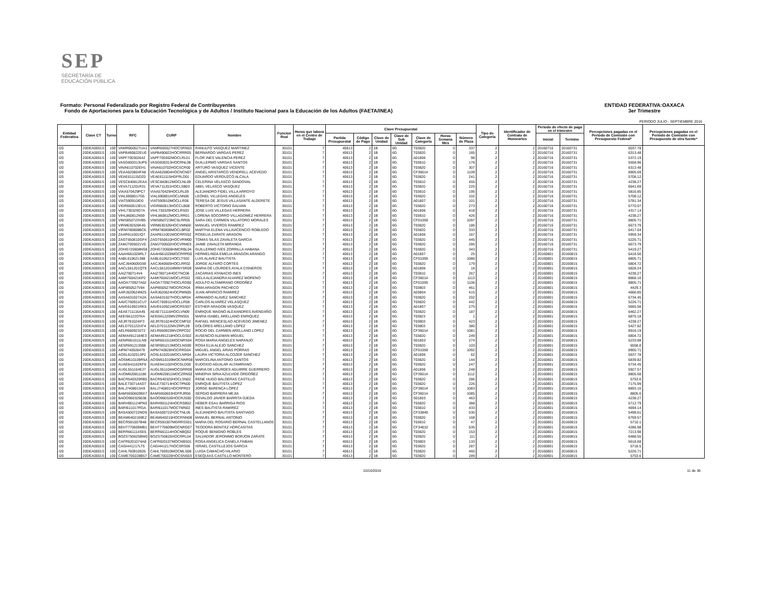SEP
SECRETARÍA DE
EDUCACIÓN PÚBLICA
Formato: Personal Federalizado por Registro Federal de Contribuyentes
Fondo de Aportaciones para la Educación Tecnológica y de Adultos / Instituto Nacional para la Educación de los Adultos (FAETA/INEA)
ENTIDAD FEDERATIVA:OAXACA
3er Trimestre
PERIODO JULIO - SEPTIEMBRE 2016
| Entidad Federativa | Clave CT | Turno | RFC | CURP | Nombre | Funcion Real | Horas que labora en el Centro de Trabajo | Clave Presupuestal | | | | | | | Tipo de Categoría | Identificador de Contrato de Honorarios | Periodo de efecto de pago en el trimestre | | Percepciones pagadas en el Periodo de Comisión con Presupuesto Federal* | Percepciones pagadas en el Periodo de Comisión con Presupuesto de otra fuente* |
| --- | --- | --- | --- | --- | --- | --- | --- | --- | --- | --- | --- | --- | --- | --- | --- | --- | --- | --- | --- | --- |
| | | | | | | | | Partida Presupuestal | Código de Pago | Clave de Unidad | Clave de Sub Unidad | Clave de Categoría | Horas Semana Mes | Número de Plaza | | | Inicial | Termino | | |
| I20 | 20DEA0001S | 100 | VAMR660527UA1 | VAMR660527HOCSRN03 | RANULFO VASQUEZ MARTINEZ | 30101 | 7 | 40613 | 2 | 1B | 6G | T03820 | 0 | 337 | 2 | 2 | 20160716 | 20160731 | 6037.78 | |
| I20 | 20DEA0001S | 100 | VAPB490822EU0 | VAPB490822HOCRRR05 | BERNARDO VARGAS PEREZ | 30101 | 7 | 40613 | 2 | 1B | 6G | T03820 | 0 | 185 | 2 | 2 | 20160716 | 20160731 | 6313.48 | |
| I20 | 20DEA0001S | 100 | VAPF700302642 | VAPF700302MOCLRL01 | FLOR INES VALENCIA PEREZ | 30101 | 7 | 40613 | 2 | 1B | 6G | A01806 | 0 | 98 | 2 | 2 | 20160716 | 20160731 | 5372.19 | |
| I20 | 20DEA0001S | 100 | VASG600313UP5 | VASG600313HOCRNL08 | GUILLERMO VARGAS SANTOS | 30101 | 7 | 40613 | 2 | 1B | 6G | T03810 | 0 | 178 | 2 | 2 | 20160716 | 20160731 | 5558.96 | |
| I20 | 20DEA0001S | 100 | VAVA610702EH1 | VAVA610702HOCSCR00 | ARTURO VASQUEZ VICENTE | 30101 | 7 | 40613 | 2 | 1B | 6G | T03820 | 0 | 307 | 2 | 2 | 20160716 | 20160731 | 6313.48 | |
| I20 | 20DEA0001S | 100 | VEAA620804FA8 | VEAA620804HOCNCN07 | ANGEL ARISTARCO VENDRELL ACEVEDO | 30101 | 7 | 40613 | 2 | 1B | 6G | CF36014 | 0 | 1109 | 2 | 2 | 20160716 | 20160731 | 8905.69 | |
| I20 | 20DEA0001S | 100 | VEAE611115DZ0 | VEAE611115HDFRLD01 | EDUARDO VERDUZCO ALCALA | 30101 | 7 | 40613 | 2 | 1B | 6G | T03820 | 0 | 241 | 2 | 2 | 20160716 | 20160731 | 5708.12 | |
| I20 | 20DEA0001S | 100 | VESC840812EA4 | VESC840812MOCLNL09 | CELERINA VELASCO SANDOVAL | 30101 | 7 | 40613 | 2 | 1B | 6G | T03810 | 0 | 455 | 2 | 2 | 20160716 | 20160731 | 4238.27 | |
| I20 | 20DEA0001S | 100 | VEVA711201R31 | VEVA711201HOCLSB03 | ABEL VELASCO VASQUEZ | 30101 | 7 | 40613 | 2 | 1B | 6G | T03820 | 0 | 225 | 2 | 2 | 20160716 | 20160731 | 6641.69 | |
| I20 | 20DEA0001S | 100 | VIAA570429PC7 | VIAA570429HOCLRL09 | ALEJANDRO FIDEL VILLA ARROYO | 30101 | 7 | 40613 | 2 | 1B | 6G | T03810 | 0 | 195 | 2 | 2 | 20160716 | 20160731 | 5816.85 | |
| I20 | 20DEA0001S | 100 | VIAL6908017G5 | VIAL690801HOCLNN06 | LEONEL VILLEGAS ANGELES | 30101 | 7 | 40613 | 2 | 1B | 6G | T03820 | 0 | 102 | 2 | 2 | 20160716 | 20160731 | 5708.12 | |
| I20 | 20DEA0001S | 100 | VIAT590910ID0 | VIAT590910MOCLLR06 | TERESA DE JESUS VILLASANTE ALDERETE | 30101 | 7 | 40613 | 2 | 1B | 6G | A01807 | 0 | 101 | 2 | 2 | 20160716 | 20160731 | 5781.34 | |
| I20 | 20DEA0001S | 100 | VIGR660513EU1 | VIGR660513HOCCLB08 | ROBERTO VICTORIO GALVAN | 30101 | 7 | 40613 | 2 | 1B | 6G | T03820 | 0 | 273 | 2 | 2 | 20160716 | 20160731 | 6770.07 | |
| I20 | 20DEA0001S | 100 | VIHL730329D7A | VIHL730329HOCLRS03 | JOSE LUIS VILLEGAS HERRERA | 30101 | 7 | 40613 | 2 | 1B | 6G | A01806 | 0 | 418 | 2 | 2 | 20160716 | 20160731 | 4317.14 | |
| I20 | 20DEA0001S | 100 | VIHL860812N59 | VIHL860812MOCLRR01 | LORENA SOCORRO VILLAGOMEZ HERRERA | 30101 | 7 | 40613 | 2 | 1B | 6G | T03810 | 0 | 426 | 2 | 2 | 20160716 | 20160731 | 4238.27 | |
| I20 | 20DEA0001S | 100 | VIMS850723VB5 | VIMS850723MCSLRR05 | SARA DEL CARMEN VILLATORO MORALES | 30101 | 7 | 40613 | 2 | 1B | 6G | CF01059 | 0 | 1097 | 2 | 2 | 20160716 | 20160731 | 8805.71 | |
| I20 | 20DEA0001S | 100 | VIRM630326K46 | VIRM630326HOCVMN00 | MANUEL VIVEROS RAMIREZ | 30101 | 7 | 40613 | 2 | 1B | 6G | T03820 | 0 | 186 | 2 | 2 | 20160716 | 20160731 | 6673.79 | |
| I20 | 20DEA0001S | 100 | VIRM780808BC6 | VIRM780808MOCLBR02 | MARTHA ELENA VILLAVICENCIO ROBLEDO | 30101 | 7 | 40613 | 2 | 1B | 6G | T03820 | 0 | 333 | 2 | 2 | 20160716 | 20160731 | 6417.04 | |
| I20 | 20DEA0001S | 100 | ZAAR611001IQ7 | ZAAR611001MOCRRS02 | ROSELIA ZARATE ARAGON | 30101 | 7 | 40613 | 2 | 1B | 6G | A01806 | 0 | 167 | 2 | 2 | 20160716 | 20160731 | 5959.34 | |
| I20 | 20DEA0001S | 100 | ZAGT650610GF4 | ZAGT650610HOCVRM00 | TOMAS SILAS ZAVALETA GARCIA | 30101 | 7 | 40613 | 2 | 1B | 6G | T03820 | 0 | 445 | 2 | 2 | 20160716 | 20160731 | 5226.71 | |
| I20 | 20DEA0001S | 100 | ZAMJ7005021V0 | ZAMJ700502HOCVRM03 | JAIME ZAVALETA MIRANDA | 30101 | 7 | 40613 | 2 | 1B | 6G | T03820 | 0 | 285 | 2 | 2 | 20160716 | 20160731 | 6673.79 | |
| I20 | 20DEA0001S | 100 | ZOHG720608NS8 | ZOHG720608HMCRBL04 | GUILLERMO IVES ZORRILLA HABANA | 30101 | 7 | 40613 | 2 | 1B | 6G | T03820 | 0 | 343 | 2 | 2 | 20160716 | 20160731 | 5419.27 | |
| I20 | 20DEA0001S | 100 | AAAH661028RL7 | AAAH661028MOCRRR00 | HERMELINDA EMELIA ARAGON ARANGO | 30101 | 7 | 40613 | 2 | 1B | 6G | A01807 | 0 | 25 | 2 | 2 | 20160801 | 20160815 | 6418.56 | |
| I20 | 20DEA0001S | 100 | AABL610621388 | AABL610621HOCLTS02 | LUIS ALAVEZ BAUTISTA | 30101 | 7 | 40613 | 2 | 1B | 6G | CF01059 | 0 | 1086 | 2 | 2 | 20160801 | 20160815 | 8805.71 | |
| I20 | 20DEA0001S | 100 | AACJ640605G59 | AACJ640605HOCLRR02 | JORGE ALFARO CORTES | 30101 | 7 | 40613 | 2 | 1B | 6G | T03820 | 0 | 179 | 2 | 2 | 20160801 | 20160815 | 6804.72 | |
| I20 | 20DEA0001S | 100 | AACL561201QT9 | AACL561201MMNYSR09 | MARIA DE LOURDES AYALA CISNEROS | 30101 | 7 | 40613 | 2 | 1B | 6G | A01806 | 0 | 18 | 2 | 2 | 20160801 | 20160815 | 5828.24 | |
| I20 | 20DEA0001S | 100 | AAIZ780714V4 | AAIZ780714HOCTNC06 | ZACARIAS ATANACIO INES | 30101 | 7 | 40613 | 2 | 1B | 6G | T03810 | 0 | 267 | 2 | 2 | 20160801 | 20160815 | 4238.27 | |
| I20 | 20DEA0001S | 100 | AAMI760421KP2 | AAMI760421MOCLRS02 | ISELA ALEJANDRA ALVAREZ MORENO | 30101 | 7 | 40613 | 2 | 1B | 6G | CF36014 | 0 | 1113 | 2 | 2 | 20160801 | 20160815 | 8868.16 | |
| I20 | 20DEA0001S | 100 | AAOA770927A62 | AAOA770927HOCLRD00 | ADULFO ALTAMIRANO ORDOÑEZ | 30101 | 7 | 40613 | 2 | 1B | 6G | CF01059 | 0 | 1106 | 2 | 2 | 20160801 | 20160815 | 8805.71 | |
| I20 | 20DEA0001S | 100 | AAPI850527V84 | AAPI850527MOCRCR04 | IRMA ARAGON PACHECO | 30101 | 7 | 40613 | 2 | 1B | 6G | T03803 | 0 | 461 | 2 | 2 | 20160801 | 20160815 | 4429.3 | |
| I20 | 20DEA0001S | 100 | AARJ620624MZ5 | AARJ620624HOCPMN05 | JUAN APARICIO RAMIREZ | 30101 | 7 | 40613 | 2 | 1B | 6G | A03804 | 0 | 415 | 2 | 2 | 20160801 | 20160815 | 4666.85 | |
| I20 | 20DEA0001S | 100 | AASA631027A2A | AASA631027HOCLNR04 | ARMANDO ALAVEZ SANCHEZ | 30101 | 7 | 40613 | 2 | 1B | 6G | T03820 | 0 | 202 | 2 | 2 | 20160801 | 20160815 | 6734.45 | |
| I20 | 20DEA0001S | 100 | AAVC760911CU7 | AAVC760911HOCLLR08 | CARLOS ALVAREZ VELASQUEZ | 30101 | 7 | 40613 | 2 | 1B | 6G | T03820 | 0 | 442 | 2 | 2 | 20160801 | 20160815 | 5226.71 | |
| I20 | 20DEA0001S | 100 | AAVE610921RK5 | AAVE610921MOCRSS07 | ESTHER ARAGON VASQUEZ | 30101 | 7 | 40613 | 2 | 1B | 6G | A01807 | 0 | 275 | 2 | 2 | 20160801 | 20160815 | 5665.58 | |
| I20 | 20DEA0001S | 100 | AEAE711116A45 | AEAE711116HOCLVN09 | ENRIQUE MAGNO ALEXANDRES AVENDAÑO | 30101 | 7 | 40613 | 2 | 1B | 6G | T03820 | 0 | 187 | 2 | 2 | 20160801 | 20160815 | 6462.27 | |
| I20 | 20DEA0001S | 100 | AEEI5612207KA | AEEI561220MVZRNS01 | MARIA ISABEL ARELLANO ENRIQUEZ | 30101 | 7 | 40613 | 2 | 1B | 6G | T03823 | 0 | 1 | 2 | 2 | 20160801 | 20160815 | 6875.18 | |
| I20 | 20DEA0001S | 100 | AEJR781024IF3 | AEJR781024HOCCMF02 | RAFAEL WENCESLAO ACEVEDO JIMENEZ | 30101 | 7 | 40613 | 2 | 1B | 6G | T03803 | 0 | 423 | 2 | 2 | 20160801 | 20160815 | 4238.27 | |
| I20 | 20DEA0001S | 100 | AELD701122UF4 | AELD701122MVZRPL09 | DOLORES ARELLANO LOPEZ | 30101 | 7 | 40613 | 2 | 1B | 6G | T03803 | 0 | 380 | 2 | 2 | 20160801 | 20160815 | 5427.82 | |
| I20 | 20DEA0001S | 100 | AELR660923272 | AELR660923MVZRPC02 | ROCIO DEL CARMEN ARELLANO LOPEZ | 30101 | 7 | 40613 | 2 | 1B | 6G | CF36014 | 0 | 1081 | 2 | 2 | 20160801 | 20160815 | 8918.19 | |
| I20 | 20DEA0001S | 100 | AEMA4912184E3 | AEMA491218HOCLGS02 | AUSENCIO ALEMAN MIGUEL | 30101 | 7 | 40613 | 2 | 1B | 6G | T03820 | 0 | 249 | 2 | 2 | 20160801 | 20160815 | 6804.72 | |
| I20 | 20DEA0001S | 100 | AENR661011LN9 | AENR661011MOCNRS04 | ROSA MARIA ANGELES NARANJO | 30101 | 7 | 40613 | 2 | 1B | 6G | S01803 | 0 | 274 | 2 | 2 | 20160801 | 20160815 | 5233.88 | |
| I20 | 20DEA0001S | 100 | AESR691213598 | AESR691213MOCLNS09 | ROSA ELIA ALEJO SANCHEZ | 30101 | 7 | 40613 | 2 | 1B | 6G | T03820 | 0 | 103 | 2 | 2 | 20160801 | 20160815 | 6558.8 | |
| I20 | 20DEA0001S | 100 | AIPM740928479 | AIPM740928HOCRRG04 | MIGUEL ANGEL ARIAS PORRAS | 30101 | 7 | 40613 | 2 | 1B | 6G | CF01059 | 0 | 1092 | 2 | 2 | 20160801 | 20160815 | 8905.71 | |
| I20 | 20DEA0001S | 100 | AOSL6102013P2 | AOSL610201MOCLNR04 | LAURA VICTORIA ALCOZER SANCHEZ | 30101 | 7 | 40613 | 2 | 1B | 6G | A01806 | 0 | 62 | 2 | 2 | 20160801 | 20160815 | 5637.78 | |
| I20 | 20DEA0001S | 100 | AOSM610109R5A | AOSM610109MOCNNR08 | MARCELINA ANTONIO SANTOS | 30101 | 7 | 40613 | 2 | 1B | 6G | T03820 | 0 | 144 | 2 | 2 | 20160801 | 20160815 | 6839.82 | |
| I20 | 20DEA0001S | 100 | AUAE641102KF8 | AUAE641102HOCGLD00 | EUDOXIO AGUILAR ALTAMIRANO | 30101 | 7 | 40613 | 2 | 1B | 6G | T03820 | 0 | 247 | 2 | 2 | 20160801 | 20160815 | 6734.45 | |
| I20 | 20DEA0001S | 100 | AUGL551104EJ7 | AUGL551104MOCGRR09 | MARIA DE LOURDES AGUIRRE GUERRERO | 30101 | 7 | 40613 | 2 | 1B | 6G | A01806 | 0 | 248 | 2 | 2 | 20160801 | 20160815 | 5927.57 | |
| I20 | 20DEA0001S | 100 | AUOM620811186 | AUOM620811MOCZRN02 | MINERVA SIRIA AZULVIDE ORDOÑEZ | 30101 | 7 | 40613 | 2 | 1B | 6G | CF36014 | 0 | 1112 | 2 | 2 | 20160801 | 20160815 | 8805.68 | |
| I20 | 20DEA0001S | 100 | BACR540320RB5 | BACR540320HOCLSN02 | RENE HUGO BALDERAS CASTILLO | 30101 | 7 | 40613 | 2 | 1B | 6G | T03820 | 0 | 286 | 2 | 2 | 20160801 | 20160815 | 5753.6 | |
| I20 | 20DEA0001S | 100 | BALE730714AD7 | BALE730714HOCTPN00 | ENRIQUE BAUTISTA LOPEZ | 30101 | 7 | 40613 | 2 | 1B | 6G | T03820 | 0 | 226 | 2 | 2 | 20160801 | 20160815 | 7175.99 | |
| I20 | 20DEA0001S | 100 | BALJ7408013A9 | BALJ740801HOCRPR03 | JORGE BARENCA LÓPEZ | 30101 | 7 | 40613 | 2 | 1B | 6G | CF36014 | 0 | 1083 | 2 | 2 | 20160801 | 20160815 | 8893.16 | |
| I20 | 20DEA0001S | 100 | BAMS650603BX7 | BAMS650603HDFRJR06 | SERGIO BARRERA MEJIA | 30101 | 7 | 40613 | 2 | 1B | 6G | CF36014 | 0 | 1085 | 2 | 2 | 20160801 | 20160815 | 8805.6 | |
| I20 | 20DEA0001S | 100 | BAOO960326638 | BAOO960326HOCRJS00 | OSVALDO JAVIER BARRITA OJEDA | 30101 | 7 | 40613 | 2 | 1B | 6G | S01803 | 0 | 463 | 2 | 2 | 20160801 | 20160815 | 4238.27 | |
| I20 | 20DEA0001S | 100 | BARH901124PNS | BARH901124HOCRSB02 | HEBER ESAU BARRIGA RIOS | 30101 | 7 | 40613 | 2 | 1B | 6G | T03820 | 0 | 388 | 2 | 2 | 20160801 | 20160815 | 5712.79 | |
| I20 | 20DEA0001S | 100 | BARI611017RGA | BARI611017MOCTMN02 | INES BAUTISTA RAMIREZ | 30101 | 7 | 40613 | 2 | 1B | 6G | T03810 | 0 | 433 | 2 | 2 | 20160801 | 20160815 | 4694.14 | |
| I20 | 20DEA0001S | 100 | BASA500722ND9 | BASA500722HOCTNL05 | ALEJANDRO BAUTISTA SANTIAGO | 30101 | 7 | 40613 | 2 | 1B | 6G | CF33849 | 0 | 530 | 2 | 2 | 20160801 | 20160815 | 5498.61 | |
| I20 | 20DEA0001S | 100 | BEAM6402169E2 | BEAM640216HOCRNN08 | MANUEL BERNAL ANTONIO | 30101 | 7 | 40613 | 2 | 1B | 6G | T03820 | 0 | 168 | 2 | 2 | 20160801 | 20160815 | 6769.57 | |
| I20 | 20DEA0001S | 100 | BECR591007B48 | BECR591007MGRRSS01 | MARIA DEL ROSARIO BERNAL CASTELLANOS | 30101 | 7 | 40613 | 2 | 1B | 6G | T03810 | 0 | 47 | 2 | 2 | 20160801 | 20160815 | 5710.1 | |
| I20 | 20DEA0001S | 100 | BEHT770609MB1 | BEHT770609MOCNRD07 | TEODORA BENITEZ HORCASITAS | 30101 | 7 | 40613 | 2 | 1B | 6G | CF34810 | 0 | 535 | 2 | 2 | 20160801 | 20160815 | 4286.98 | |
| I20 | 20DEA0001S | 100 | BERR661114SE5 | BERR661114HOCNBQ02 | ROQUE BENIGNO ROBLES | 30101 | 7 | 40613 | 2 | 1B | 6G | T03820 | 0 | 153 | 2 | 2 | 20160801 | 20160815 | 7213.98 | |
| I20 | 20DEA0001S | 100 | BOZS750625BW0 | BOZS750625HOCRRL04 | SALVADOR JERONIMO BORJON ZARATE | 30101 | 7 | 40613 | 2 | 1B | 6G | T03820 | 0 | 111 | 2 | 2 | 20160801 | 20160815 | 6488.55 | |
| I20 | 20DEA0001S | 100 | CAFR6201074A8 | CAFR620107MOCNBS01 | ROSA ANGELICA CANELA FABIAN | 30101 | 7 | 40613 | 2 | 1B | 6G | T03803 | 0 | 133 | 2 | 2 | 20160801 | 20160815 | 5618.68 | |
| I20 | 20DEA0001S | 100 | CAGI441217LT5 | CAGI441217HOCSRS06 | ISRAEL CASTILLEJOS GARCIA | 30101 | 7 | 40613 | 2 | 1B | 6G | T03820 | 0 | 287 | 2 | 2 | 20160801 | 20160815 | 5718.5 | |
| I20 | 20DEA0001S | 100 | CAHL760910926 | CAHL760910MOCMLS08 | LUISA CAMACHO HILARIO | 30101 | 7 | 40613 | 2 | 1B | 6G | T03820 | 0 | 460 | 2 | 2 | 20160801 | 20160815 | 5226.71 | |
| I20 | 20DEA0001S | 100 | CAME700228B57 | CAME700228HOCSNS03 | ESEQUIAS CASTILLO MONTERO | 30101 | 7 | 40613 | 2 | 1B | 6G | T03820 | 0 | 289 | 2 | 2 | 20160801 | 20160815 | 5753.6 | |
10/10/2016 11 de 36